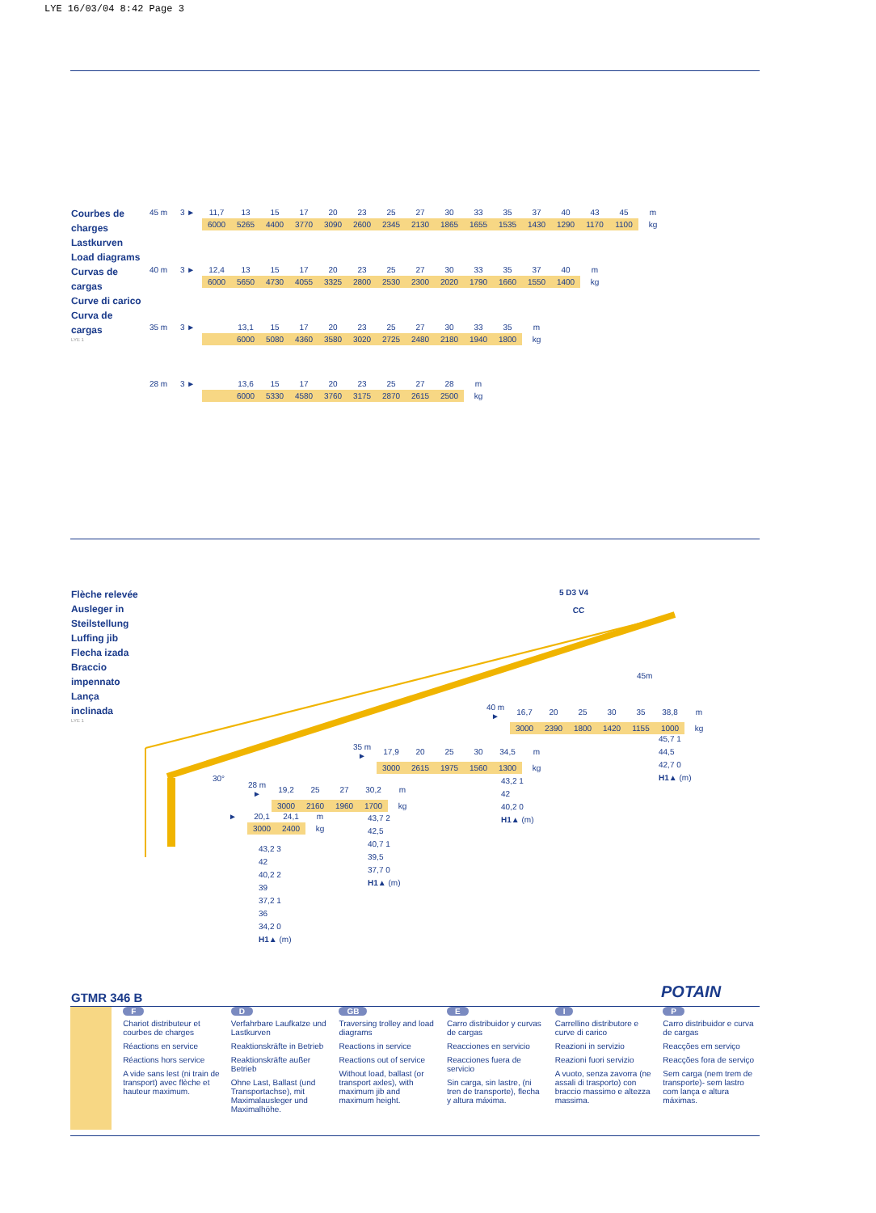LYE 16/03/04 8:42 Page 3
Courbes de charges
Lastkurven
Load diagrams
Curvas de cargas
Curve di carico
Curva de cargas
LYE 1
| 45 m | 3 ► | 11,7 | 13 | 15 | 17 | 20 | 23 | 25 | 27 | 30 | 33 | 35 | 37 | 40 | 43 | 45 | m |
| | | 6000 | 5265 | 4400 | 3770 | 3090 | 2600 | 2345 | 2130 | 1865 | 1655 | 1535 | 1430 | 1290 | 1170 | 1100 | kg |
| 40 m | 3 ► | 12,4 | 13 | 15 | 17 | 20 | 23 | 25 | 27 | 30 | 33 | 35 | 37 | 40 | m |
| | | 6000 | 5650 | 4730 | 4055 | 3325 | 2800 | 2530 | 2300 | 2020 | 1790 | 1660 | 1550 | 1400 | kg |
| 35 m | 3 ► | | 13,1 | 15 | 17 | 20 | 23 | 25 | 27 | 30 | 33 | 35 | m |
| | | | 6000 | 5080 | 4360 | 3580 | 3020 | 2725 | 2480 | 2180 | 1940 | 1800 | kg |
| 28 m | 3 ► | | 13,6 | 15 | 17 | 20 | 23 | 25 | 27 | 28 | m |
| | | | 6000 | 5330 | 4580 | 3760 | 3175 | 2870 | 2615 | 2500 | kg |
Flèche relevée
Ausleger in Steilstellung
Luffing jib
Flecha izada
Braccio impennato
Lança inclinada
LYE 1
5 D3 V4
CC
30°
| 40 m ► | 16,7 | 20 | 25 | 30 | 35 | 38,8 | m |
| | 3000 | 2390 | 1800 | 1420 | 1155 | 1000 | kg |
45m
45,7 1
44,5
42,7 0
H1▲ (m)
| 35 m ► | 17,9 | 20 | 25 | 30 | 34,5 | m |
| | 3000 | 2615 | 1975 | 1560 | 1300 | kg |
43,2 1
42
40,2 0
H1▲ (m)
| 28 m ► | 19,2 | 25 | 27 | 30,2 | m |
| | 3000 | 2160 | 1960 | 1700 | kg |
43,7 2
42,5
40,7 1
39,5
37,7 0
H1▲ (m)
| ► | 20,1 | 24,1 | m |
| | 3000 | 2400 | kg |
43,2 3
42
40,2 2
39
37,2 1
36
34,2 0
H1▲ (m)
GTMR 346 B POTAIN
F
Chariot distributeur et courbes de charges
Réactions en service
Réactions hors service
A vide sans lest (ni train de transport) avec flèche et hauteur maximum.
D
Verfahrbare Laufkatze und Lastkurven
Reaktionskräfte in Betrieb
Reaktionskräfte außer Betrieb
Ohne Last, Ballast (und Transportachse), mit Maximalausleger und Maximalhöhe.
GB
Traversing trolley and load diagrams
Reactions in service
Reactions out of service
Without load, ballast (or transport axles), with maximum jib and maximum height.
E
Carro distribuidor y curvas de cargas
Reacciones en servicio
Reacciones fuera de servicio
Sin carga, sin lastre, (ni tren de transporte), flecha y altura máxima.
I
Carrellino distributore e curve di carico
Reazioni in servizio
Reazioni fuori servizio
A vuoto, senza zavorra (ne assali di trasporto) con braccio massimo e altezza massima.
P
Carro distribuidor e curva de cargas
Reacções em serviço
Reacções fora de serviço
Sem carga (nem trem de transporte)- sem lastro com lança e altura máximas.